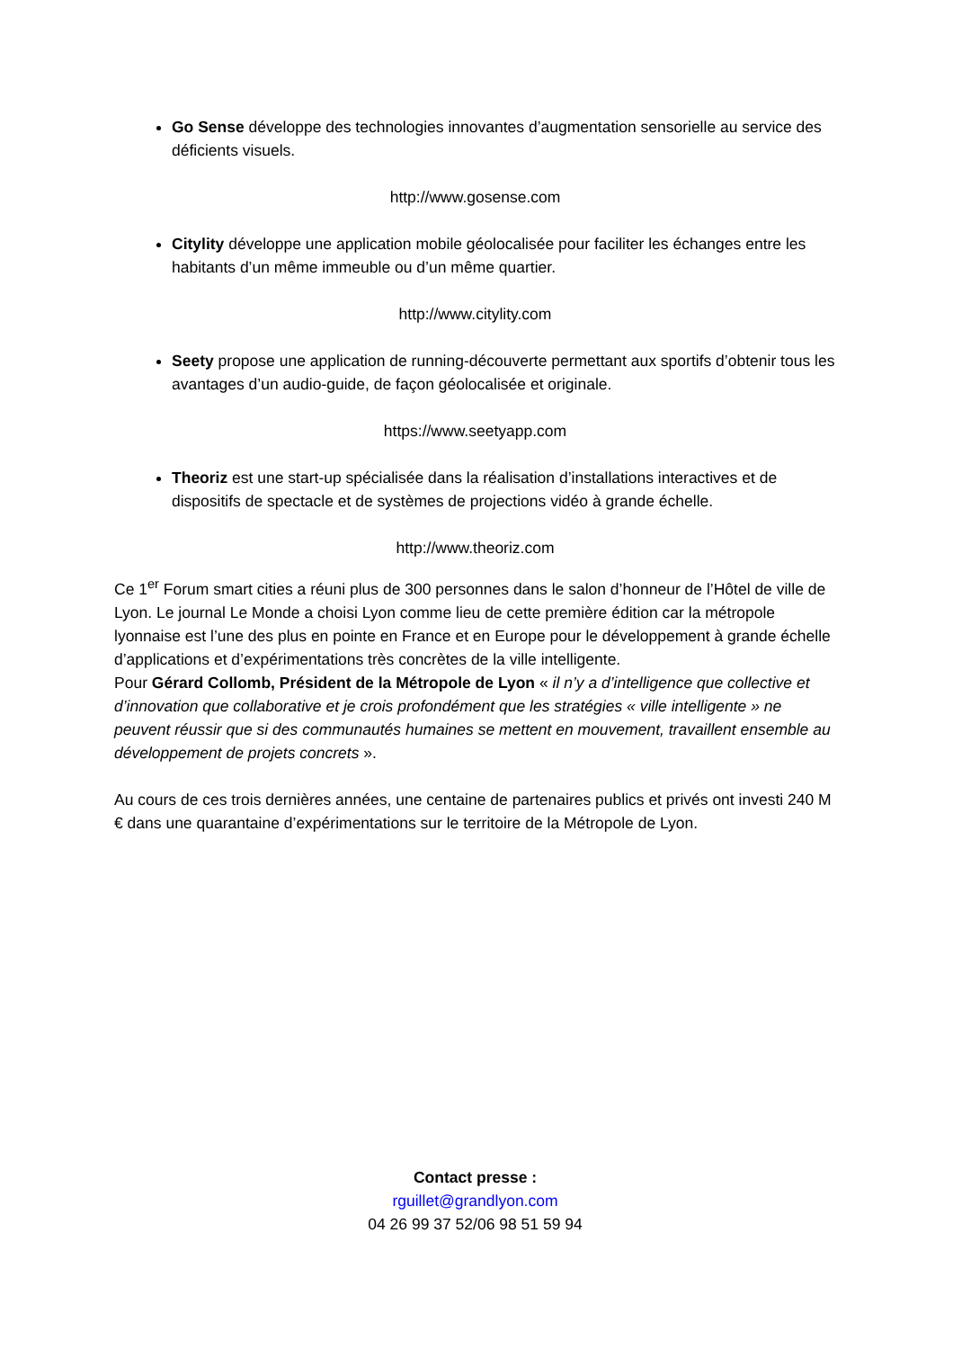Go Sense développe des technologies innovantes d’augmentation sensorielle au service des déficients visuels.
http://www.gosense.com
Citylity développe une application mobile géolocalisée pour faciliter les échanges entre les habitants d’un même immeuble ou d’un même quartier.
http://www.citylity.com
Seety propose une application de running-découverte permettant aux sportifs d’obtenir tous les avantages d’un audio-guide, de façon géolocalisée et originale.
https://www.seetyapp.com
Theoriz est une start-up spécialisée dans la réalisation d’installations interactives et de dispositifs de spectacle et de systèmes de projections vidéo à grande échelle.
http://www.theoriz.com
Ce 1<sup>er</sup> Forum smart cities a réuni plus de 300 personnes dans le salon d’honneur de l’Hôtel de ville de Lyon. Le journal Le Monde a choisi Lyon comme lieu de cette première édition car la métropole lyonnaise est l’une des plus en pointe en France et en Europe pour le développement à grande échelle d’applications et d’expérimentations très concrètes de la ville intelligente.
Pour Gérard Collomb, Président de la Métropole de Lyon « il n’y a d’intelligence que collective et d’innovation que collaborative et je crois profondément que les stratégies « ville intelligente » ne peuvent réussir que si des communautés humaines se mettent en mouvement, travaillent ensemble au développement de projets concrets ».
Au cours de ces trois dernières années, une centaine de partenaires publics et privés ont investi 240 M € dans une quarantaine d’expérimentations sur le territoire de la Métropole de Lyon.
Contact presse :
rguillet@grandlyon.com
04 26 99 37 52/06 98 51 59 94